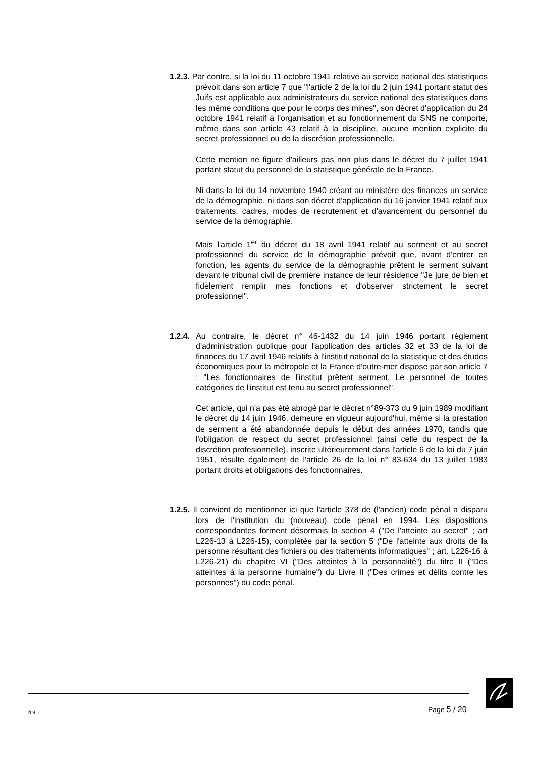1.2.3. Par contre, si la loi du 11 octobre 1941 relative au service national des statistiques prévoit dans son article 7 que "l'article 2 de la loi du 2 juin 1941 portant statut des Juifs est applicable aux administrateurs du service national des statistiques dans les même conditions que pour le corps des mines", son décret d'application du 24 octobre 1941 relatif à l'organisation et au fonctionnement du SNS ne comporte, même dans son article 43 relatif à la discipline, aucune mention explicite du secret professionnel ou de la discrétion professionnelle.
Cette mention ne figure d'ailleurs pas non plus dans le décret du 7 juillet 1941 portant statut du personnel de la statistique générale de la France.
Ni dans la loi du 14 novembre 1940 créant au ministère des finances un service de la démographie, ni dans son décret d'application du 16 janvier 1941 relatif aux traitements, cadres, modes de recrutement et d'avancement du personnel du service de la démographie.
Mais l'article 1<sup>er</sup> du décret du 18 avril 1941 relatif au serment et au secret professionnel du service de la démographie prévoit que, avant d'entrer en fonction, les agents du service de la démographie prêtent le serment suivant devant le tribunal civil de première instance de leur résidence "Je jure de bien et fidèlement remplir mes fonctions et d'observer strictement le secret professionnel".
1.2.4. Au contraire, le décret n° 46-1432 du 14 juin 1946 portant règlement d'administration publique pour l'application des articles 32 et 33 de la loi de finances du 17 avril 1946 relatifs à l'institut national de la statistique et des études économiques pour la métropole et la France d'outre-mer dispose par son article 7 : "Les fonctionnaires de l'institut prêtent serment. Le personnel de toutes catégories de l'institut est tenu au secret professionnel".
Cet article, qui n'a pas été abrogé par le décret n°89-373 du 9 juin 1989 modifiant le décret du 14 juin 1946, demeure en vigueur aujourd'hui, même si la prestation de serment a été abandonnée depuis le début des années 1970, tandis que l'obligation de respect du secret professionnel (ainsi celle du respect de la discrétion profesionnelle), inscrite ultérieurement dans l'article 6 de la loi du 7 juin 1951, résulte également de l'article 26 de la loi n° 83-634 du 13 juillet 1983 portant droits et obligations des fonctionnaires.
1.2.5. Il convient de mentionner ici que l'article 378 de (l'ancien) code pénal a disparu lors de l'institution du (nouveau) code pénal en 1994. Les dispositions correspondantes forment désormais la section 4 ("De l'atteinte au secret" ; art L226-13 à L226-15), complétée par la section 5 ("De l'atteinte aux droits de la personne résultant des fichiers ou des traitements informatiques" ; art. L226-16 à L226-21) du chapitre VI ("Des atteintes à la personnalité") du titre II ("Des atteintes à la personne humaine") du Livre II ("Des crimes et délits contre les personnes") du code pénal.
Réf. : Page 5 / 20